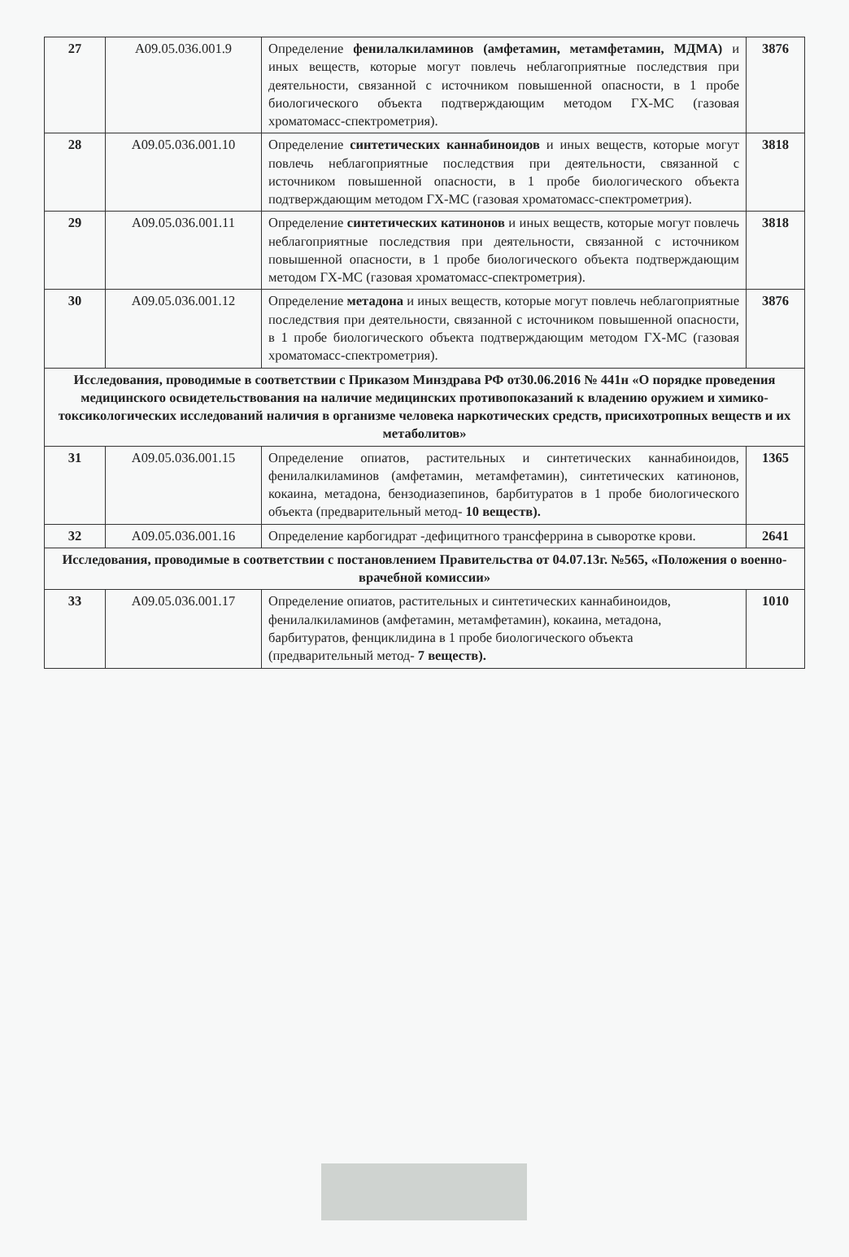| 27 | A09.05.036.001.9 | Определение фенилалкиламинов (амфетамин, метамфетамин, МДМА) и иных веществ, которые могут повлечь неблагоприятные последствия при деятельности, связанной с источником повышенной опасности, в 1 пробе биологического объекта подтверждающим методом ГХ-МС (газовая хроматомасс-спектрометрия). | 3876 |
| 28 | A09.05.036.001.10 | Определение синтетических каннабиноидов и иных веществ, которые могут повлечь неблагоприятные последствия при деятельности, связанной с источником повышенной опасности, в 1 пробе биологического объекта подтверждающим методом ГХ-МС (газовая хроматомасс-спектрометрия). | 3818 |
| 29 | A09.05.036.001.11 | Определение синтетических катинонов и иных веществ, которые могут повлечь неблагоприятные последствия при деятельности, связанной с источником повышенной опасности, в 1 пробе биологического объекта подтверждающим методом ГХ-МС (газовая хроматомасс-спектрометрия). | 3818 |
| 30 | A09.05.036.001.12 | Определение метадона и иных веществ, которые могут повлечь неблагоприятные последствия при деятельности, связанной с источником повышенной опасности, в 1 пробе биологического объекта подтверждающим методом ГХ-МС (газовая хроматомасс-спектрометрия). | 3876 |
| Исследования, проводимые в соответствии с Приказом Минздрава РФ от30.06.2016 № 441н «О порядке проведения медицинского освидетельствования на наличие медицинских противопоказаний к владению оружием и химико-токсикологических исследований наличия в организме человека наркотических средств, присихотропных веществ и их метаболитов» | | | |
| 31 | A09.05.036.001.15 | Определение опиатов, растительных и синтетических каннабиноидов, фенилалкиламинов (амфетамин, метамфетамин), синтетических катинонов, кокаина, метадона, бензодиазепинов, барбитуратов в 1 пробе биологического объекта (предварительный метод- 10 веществ). | 1365 |
| 32 | A09.05.036.001.16 | Определение карбогидрат -дефицитного трансферрина в сыворотке крови. | 2641 |
| Исследования, проводимые в соответствии с постановлением Правительства от 04.07.13г. №565, «Положения о военно-врачебной комиссии» | | | |
| 33 | A09.05.036.001.17 | Определение опиатов, растительных и синтетических каннабиноидов, фенилалкиламинов (амфетамин, метамфетамин), кокаина, метадона, барбитуратов, фенциклидина в 1 пробе биологического объекта (предварительный метод- 7 веществ). | 1010 |